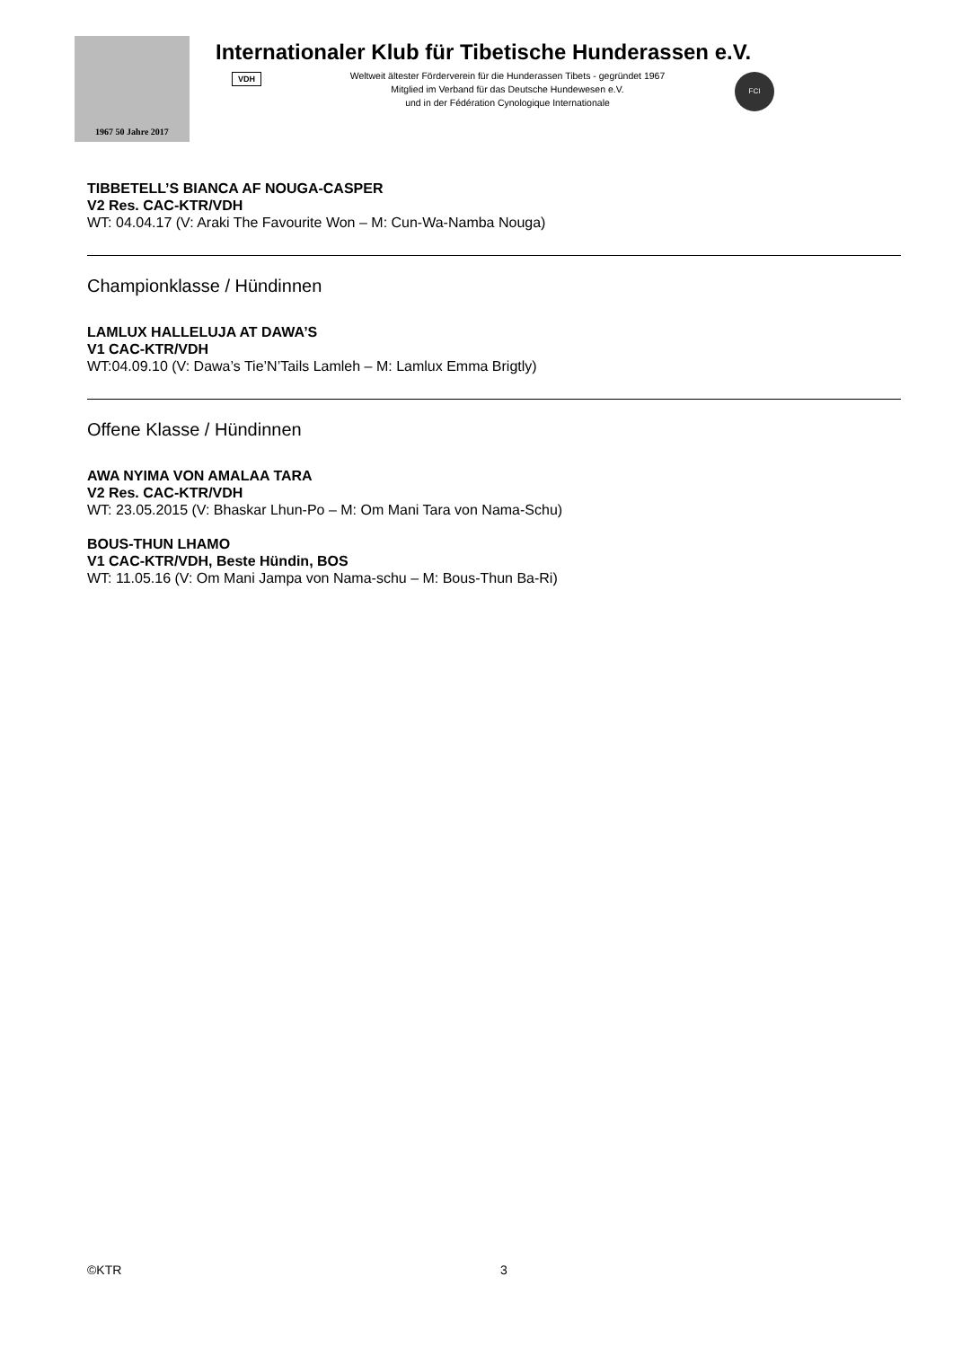1967 50 Jahre 2017
Internationaler Klub für Tibetische Hunderassen e.V.
VDH
Weltweit ältester Förderverein für die Hunderassen Tibets - gegründet 1967
Mitglied im Verband für das Deutsche Hundewesen e.V.
und in der Fédération Cynologique Internationale
FCI
TIBBETELL’S BIANCA AF NOUGA-CASPER
V2 Res. CAC-KTR/VDH
WT: 04.04.17 (V: Araki The Favourite Won – M: Cun-Wa-Namba Nouga)
Championklasse / Hündinnen
LAMLUX HALLELUJA AT DAWA’S
V1 CAC-KTR/VDH
WT:04.09.10 (V: Dawa’s Tie’N’Tails Lamleh – M: Lamlux Emma Brigtly)
Offene Klasse / Hündinnen
AWA NYIMA VON AMALAA TARA
V2 Res. CAC-KTR/VDH
WT: 23.05.2015 (V: Bhaskar Lhun-Po – M: Om Mani Tara von Nama-Schu)
BOUS-THUN LHAMO
V1 CAC-KTR/VDH, Beste Hündin, BOS
WT: 11.05.16 (V: Om Mani Jampa von Nama-schu – M: Bous-Thun Ba-Ri)
©KTR 3